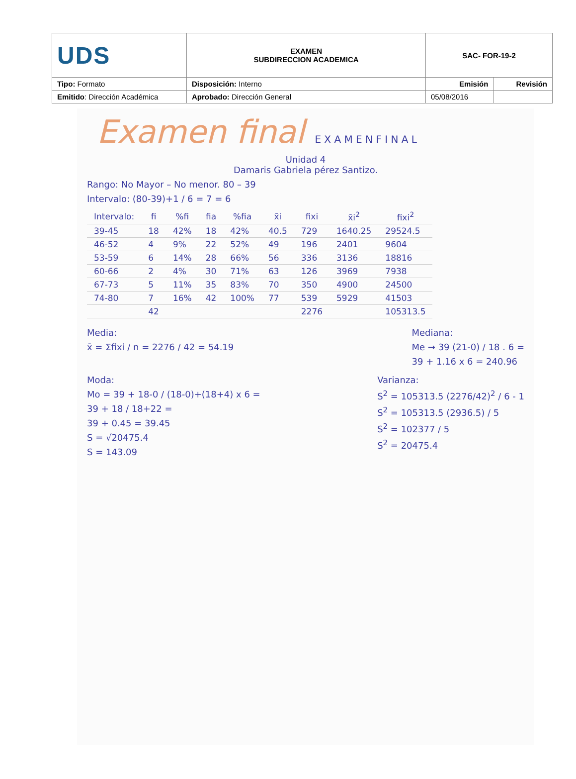| UDS | EXAMEN SUBDIRECCION ACADEMICA | SAC- FOR-19-2 | |
| Tipo: Formato | Disposición: Interno | Emisión | Revisión |
| Emitido : Dirección Académica | Aprobado: Dirección General | 05/08/2016 | |
Examen final E X A M E N F I N A L
Unidad 4
Damaris Gabriela pérez Santizo.
Rango: No Mayor – No menor. 80 – 39
Intervalo: (80-39)+1 / 6 = 7 = 6
| Intervalo: | fi | %fi | fia | %fia | x̄i | fixi | x̄i<sup>2</sup> | fixi<sup>2</sup> |
| --- | --- | --- | --- | --- | --- | --- | --- | --- |
| 39-45 | 18 | 42% | 18 | 42% | 40.5 | 729 | 1640.25 | 29524.5 |
| 46-52 | 4 | 9% | 22 | 52% | 49 | 196 | 2401 | 9604 |
| 53-59 | 6 | 14% | 28 | 66% | 56 | 336 | 3136 | 18816 |
| 60-66 | 2 | 4% | 30 | 71% | 63 | 126 | 3969 | 7938 |
| 67-73 | 5 | 11% | 35 | 83% | 70 | 350 | 4900 | 24500 |
| 74-80 | 7 | 16% | 42 | 100% | 77 | 539 | 5929 | 41503 |
| | 42 | | | | | 2276 | | 105313.5 |
Media:
x̄ = Σfixi / n = 2276 / 42 = 54.19
Mediana:
Me → 39 (21-0) / 18 . 6 =
39 + 1.16 x 6 = 240.96
Moda:
Mo = 39 + 18-0 / (18-0)+(18+4) x 6 =
39 + 18 / 18+22 =
39 + 0.45 = 39.45
S = √20475.4
S = 143.09
Varianza:
S<sup>2</sup> = 105313.5 (2276/42)<sup>2</sup> / 6 - 1
S<sup>2</sup> = 105313.5 (2936.5) / 5
S<sup>2</sup> = 102377 / 5
S<sup>2</sup> = 20475.4